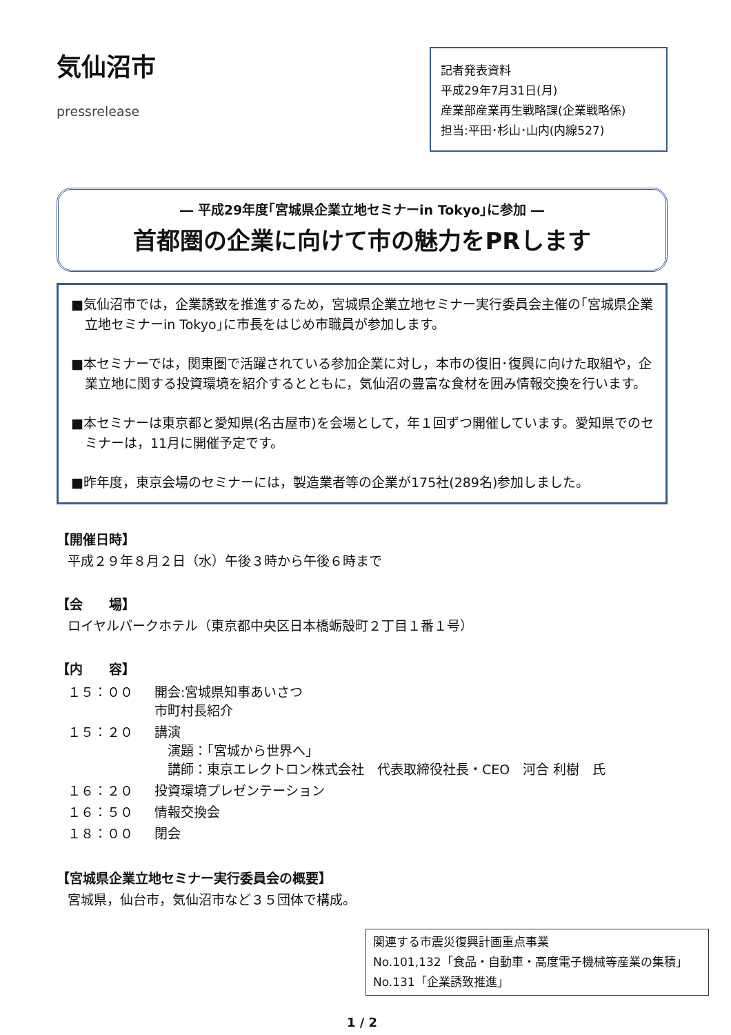気仙沼市
pressrelease
記者発表資料
平成29年7月31日(月)
産業部産業再生戦略課(企業戦略係)
担当:平田･杉山･山内(内線527)
― 平成29年度｢宮城県企業立地セミナーin Tokyo｣に参加 ―
首都圏の企業に向けて市の魅力をPRします
■気仙沼市では，企業誘致を推進するため，宮城県企業立地セミナー実行委員会主催の｢宮城県企業立地セミナーin Tokyo｣に市長をはじめ市職員が参加します。
■本セミナーでは，関東圏で活躍されている参加企業に対し，本市の復旧･復興に向けた取組や，企業立地に関する投資環境を紹介するとともに，気仙沼の豊富な食材を囲み情報交換を行います。
■本セミナーは東京都と愛知県(名古屋市)を会場として，年１回ずつ開催しています。愛知県でのセミナーは，11月に開催予定です。
■昨年度，東京会場のセミナーには，製造業者等の企業が175社(289名)参加しました。
【開催日時】
平成２９年８月２日（水）午後３時から午後６時まで
【会　　場】
ロイヤルパークホテル（東京都中央区日本橋蛎殻町２丁目１番１号）
【内　　容】
| １５：００ | 開会:宮城県知事あいさつ 市町村長紹介 |
| １５：２０ | 講演 演題：｢宮城から世界へ｣ 講師：東京エレクトロン株式会社 代表取締役社長・CEO 河合 利樹 氏 |
| １６：２０ | 投資環境プレゼンテーション |
| １６：５０ | 情報交換会 |
| １８：００ | 閉会 |
【宮城県企業立地セミナー実行委員会の概要】
宮城県，仙台市，気仙沼市など３５団体で構成。
関連する市震災復興計画重点事業
No.101,132「食品・自動車・高度電子機械等産業の集積」
No.131「企業誘致推進」
1 / 2